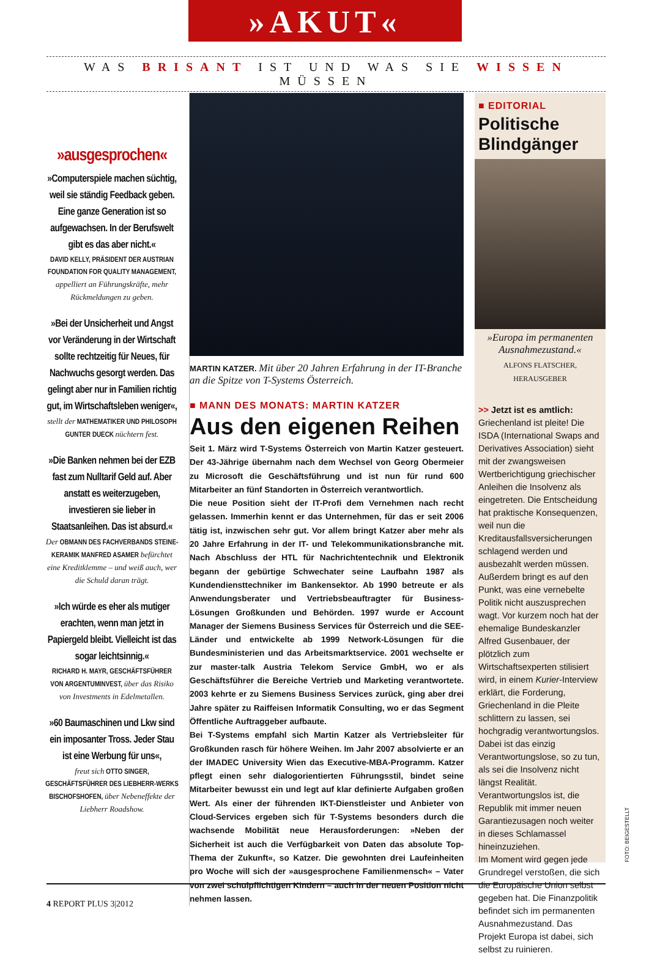»AKUT«
WAS BRISANT IST UND WAS SIE WISSEN MÜSSEN
»ausgesprochen«
»Computerspiele machen süchtig, weil sie ständig Feedback geben. Eine ganze Generation ist so aufgewachsen. In der Berufswelt gibt es das aber nicht.«
DAVID KELLY, PRÄSIDENT DER AUSTRIAN FOUNDATION FOR QUALITY MANAGEMENT, appelliert an Führungskräfte, mehr Rückmeldungen zu geben.
»Bei der Unsicherheit und Angst vor Veränderung in der Wirtschaft sollte rechtzeitig für Neues, für Nachwuchs gesorgt werden. Das gelingt aber nur in Familien richtig gut, im Wirtschaftsleben weniger«,
stellt der MATHEMATIKER UND PHILOSOPH GUNTER DUECK nüchtern fest.
»Die Banken nehmen bei der EZB fast zum Nulltarif Geld auf. Aber anstatt es weiterzugeben, investieren sie lieber in Staatsanleihen. Das ist absurd.«
Der OBMANN DES FACHVERBANDS STEINE-KERAMIK MANFRED ASAMER befürchtet eine Kreditklemme – und weiß auch, wer die Schuld daran trägt.
»Ich würde es eher als mutiger erachten, wenn man jetzt in Papiergeld bleibt. Vielleicht ist das sogar leichtsinnig.«
RICHARD H. MAYR, GESCHÄFTSFÜHRER VON ARGENTUMINVEST, über das Risiko von Investments in Edelmetallen.
»60 Baumaschinen und Lkw sind ein imposanter Tross. Jeder Stau ist eine Werbung für uns«,
freut sich OTTO SINGER, GESCHÄFTSFÜHRER DES LIEBHERR-WERKS BISCHOFSHOFEN, über Nebeneffekte der Liebherr Roadshow.
MARTIN KATZER. Mit über 20 Jahren Erfahrung in der IT-Branche an die Spitze von T-Systems Österreich.
■ MANN DES MONATS: MARTIN KATZER
Aus den eigenen Reihen
Seit 1. März wird T-Systems Österreich von Martin Katzer gesteuert. Der 43-Jährige übernahm nach dem Wechsel von Georg Obermeier zu Microsoft die Geschäftsführung und ist nun für rund 600 Mitarbeiter an fünf Standorten in Österreich verantwortlich.
Die neue Position sieht der IT-Profi dem Vernehmen nach recht gelassen. Immerhin kennt er das Unternehmen, für das er seit 2006 tätig ist, inzwischen sehr gut. Vor allem bringt Katzer aber mehr als 20 Jahre Erfahrung in der IT- und Telekommunikationsbranche mit. Nach Abschluss der HTL für Nachrichtentechnik und Elektronik begann der gebürtige Schwechater seine Laufbahn 1987 als Kundendiensttechniker im Bankensektor. Ab 1990 betreute er als Anwendungsberater und Vertriebsbeauftragter für Business-Lösungen Großkunden und Behörden. 1997 wurde er Account Manager der Siemens Business Services für Österreich und die SEE-Länder und entwickelte ab 1999 Network-Lösungen für die Bundesministerien und das Arbeitsmarktservice. 2001 wechselte er zur master-talk Austria Telekom Service GmbH, wo er als Geschäftsführer die Bereiche Vertrieb und Marketing verantwortete. 2003 kehrte er zu Siemens Business Services zurück, ging aber drei Jahre später zu Raiffeisen Informatik Consulting, wo er das Segment Öffentliche Auftraggeber aufbaute.
Bei T-Systems empfahl sich Martin Katzer als Vertriebsleiter für Großkunden rasch für höhere Weihen. Im Jahr 2007 absolvierte er an der IMADEC University Wien das Executive-MBA-Programm. Katzer pflegt einen sehr dialogorientierten Führungsstil, bindet seine Mitarbeiter bewusst ein und legt auf klar definierte Aufgaben großen Wert. Als einer der führenden IKT-Dienstleister und Anbieter von Cloud-Services ergeben sich für T-Systems besonders durch die wachsende Mobilität neue Herausforderungen: »Neben der Sicherheit ist auch die Verfügbarkeit von Daten das absolute Top-Thema der Zukunft«, so Katzer. Die gewohnten drei Laufeinheiten pro Woche will sich der »ausgesprochene Familienmensch« – Vater von zwei schulpflichtigen Kindern – auch in der neuen Position nicht nehmen lassen.
■ EDITORIAL
Politische Blindgänger
»Europa im permanenten Ausnahmezustand.«
ALFONS FLATSCHER,
HERAUSGEBER
>> Jetzt ist es amtlich: Griechenland ist pleite! Die ISDA (International Swaps and Derivatives Association) sieht mit der zwangsweisen Wertberichtigung griechischer Anleihen die Insolvenz als eingetreten. Die Entscheidung hat praktische Konsequenzen, weil nun die Kreditausfallsversicherungen schlagend werden und ausbezahlt werden müssen. Außerdem bringt es auf den Punkt, was eine vernebelte Politik nicht auszusprechen wagt. Vor kurzem noch hat der ehemalige Bundeskanzler Alfred Gusenbauer, der plötzlich zum Wirtschaftsexperten stilisiert wird, in einem Kurier-Interview erklärt, die Forderung, Griechenland in die Pleite schlittern zu lassen, sei hochgradig verantwortungslos.
Dabei ist das einzig Verantwortungslose, so zu tun, als sei die Insolvenz nicht längst Realität. Verantwortungslos ist, die Republik mit immer neuen Garantiezusagen noch weiter in dieses Schlamassel hineinzuziehen.
Im Moment wird gegen jede Grundregel verstoßen, die sich die Europäische Union selbst gegeben hat. Die Finanzpolitik befindet sich im permanenten Ausnahmezustand. Das Projekt Europa ist dabei, sich selbst zu ruinieren.
FOTO: BEIGESTELLT
4 REPORT PLUS 3|2012